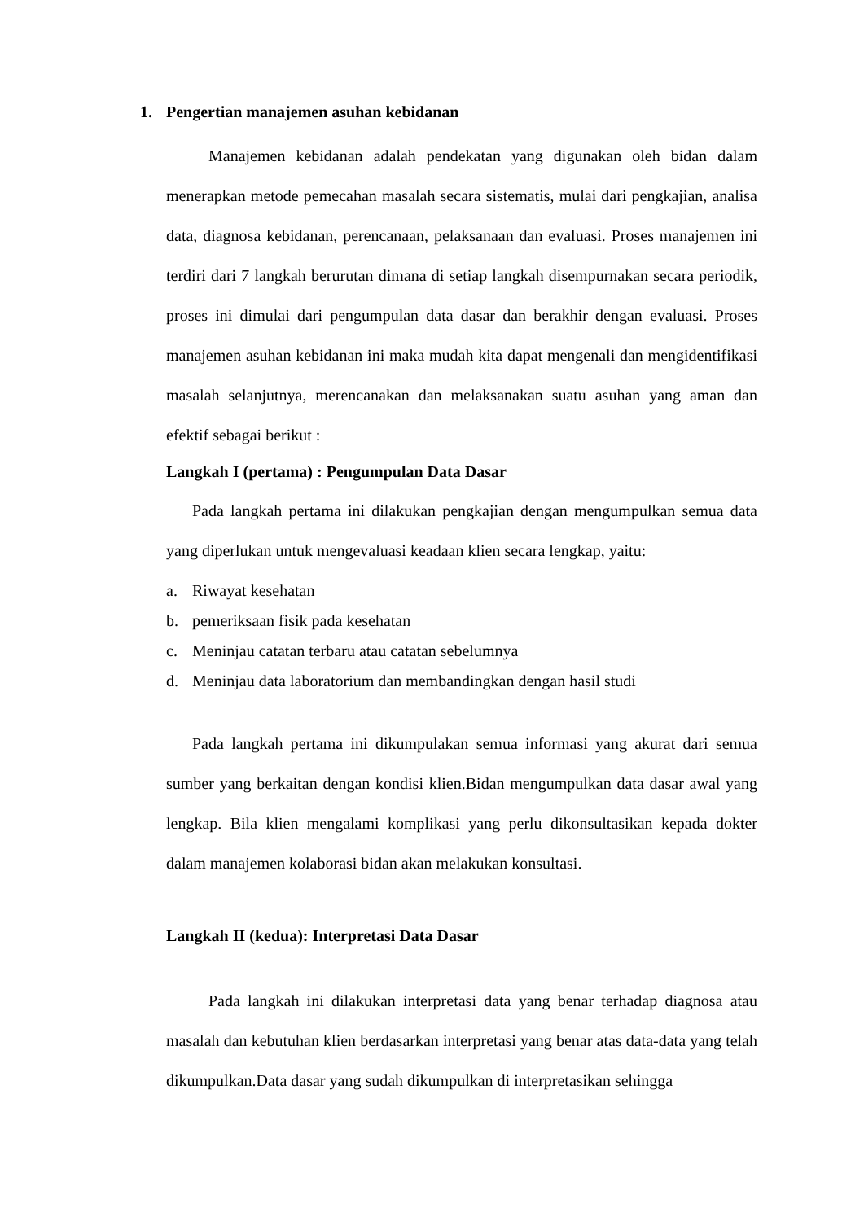1. Pengertian manajemen asuhan kebidanan
Manajemen kebidanan adalah pendekatan yang digunakan oleh bidan dalam menerapkan metode pemecahan masalah secara sistematis, mulai dari pengkajian, analisa data, diagnosa kebidanan, perencanaan, pelaksanaan dan evaluasi. Proses manajemen ini terdiri dari 7 langkah berurutan dimana di setiap langkah disempurnakan secara periodik, proses ini dimulai dari pengumpulan data dasar dan berakhir dengan evaluasi. Proses manajemen asuhan kebidanan ini maka mudah kita dapat mengenali dan mengidentifikasi masalah selanjutnya, merencanakan dan melaksanakan suatu asuhan yang aman dan efektif sebagai berikut :
Langkah I (pertama) : Pengumpulan Data Dasar
Pada langkah pertama ini dilakukan pengkajian dengan mengumpulkan semua data yang diperlukan untuk mengevaluasi keadaan klien secara lengkap, yaitu:
a. Riwayat kesehatan
b. pemeriksaan fisik pada kesehatan
c. Meninjau catatan terbaru atau catatan sebelumnya
d. Meninjau data laboratorium dan membandingkan dengan hasil studi
Pada langkah pertama ini dikumpulakan semua informasi yang akurat dari semua sumber yang berkaitan dengan kondisi klien.Bidan mengumpulkan data dasar awal yang lengkap. Bila klien mengalami komplikasi yang perlu dikonsultasikan kepada dokter dalam manajemen kolaborasi bidan akan melakukan konsultasi.
Langkah II (kedua): Interpretasi Data Dasar
Pada langkah ini dilakukan interpretasi data yang benar terhadap diagnosa atau masalah dan kebutuhan klien berdasarkan interpretasi yang benar atas data-data yang telah dikumpulkan.Data dasar yang sudah dikumpulkan di interpretasikan sehingga